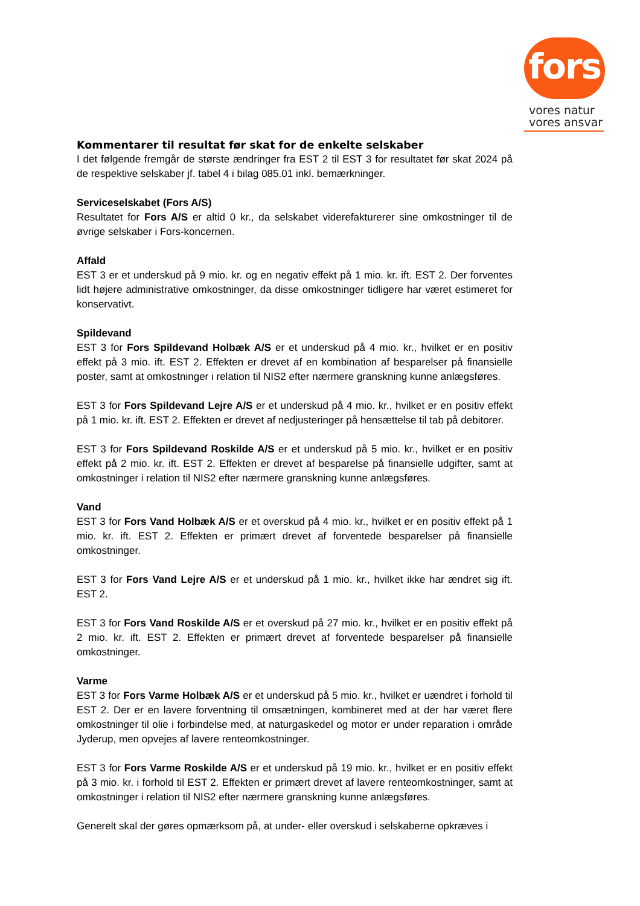fors
vores natur
vores ansvar
Kommentarer til resultat før skat for de enkelte selskaber
I det følgende fremgår de største ændringer fra EST 2 til EST 3 for resultatet før skat 2024 på de respektive selskaber jf. tabel 4 i bilag 085.01 inkl. bemærkninger.
Serviceselskabet (Fors A/S)
Resultatet for Fors A/S er altid 0 kr., da selskabet viderefakturerer sine omkostninger til de øvrige selskaber i Fors-koncernen.
Affald
EST 3 er et underskud på 9 mio. kr. og en negativ effekt på 1 mio. kr. ift. EST 2. Der forventes lidt højere administrative omkostninger, da disse omkostninger tidligere har været estimeret for konservativt.
Spildevand
EST 3 for Fors Spildevand Holbæk A/S er et underskud på 4 mio. kr., hvilket er en positiv effekt på 3 mio. ift. EST 2. Effekten er drevet af en kombination af besparelser på finansielle poster, samt at omkostninger i relation til NIS2 efter nærmere granskning kunne anlægsføres.
EST 3 for Fors Spildevand Lejre A/S er et underskud på 4 mio. kr., hvilket er en positiv effekt på 1 mio. kr. ift. EST 2. Effekten er drevet af nedjusteringer på hensættelse til tab på debitorer.
EST 3 for Fors Spildevand Roskilde A/S er et underskud på 5 mio. kr., hvilket er en positiv effekt på 2 mio. kr. ift. EST 2. Effekten er drevet af besparelse på finansielle udgifter, samt at omkostninger i relation til NIS2 efter nærmere granskning kunne anlægsføres.
Vand
EST 3 for Fors Vand Holbæk A/S er et overskud på 4 mio. kr., hvilket er en positiv effekt på 1 mio. kr. ift. EST 2. Effekten er primært drevet af forventede besparelser på finansielle omkostninger.
EST 3 for Fors Vand Lejre A/S er et underskud på 1 mio. kr., hvilket ikke har ændret sig ift. EST 2.
EST 3 for Fors Vand Roskilde A/S er et overskud på 27 mio. kr., hvilket er en positiv effekt på 2 mio. kr. ift. EST 2. Effekten er primært drevet af forventede besparelser på finansielle omkostninger.
Varme
EST 3 for Fors Varme Holbæk A/S er et underskud på 5 mio. kr., hvilket er uændret i forhold til EST 2. Der er en lavere forventning til omsætningen, kombineret med at der har været flere omkostninger til olie i forbindelse med, at naturgaskedel og motor er under reparation i område Jyderup, men opvejes af lavere renteomkostninger.
EST 3 for Fors Varme Roskilde A/S er et underskud på 19 mio. kr., hvilket er en positiv effekt på 3 mio. kr. i forhold til EST 2. Effekten er primært drevet af lavere renteomkostninger, samt at omkostninger i relation til NIS2 efter nærmere granskning kunne anlægsføres.
Generelt skal der gøres opmærksom på, at under- eller overskud i selskaberne opkræves i